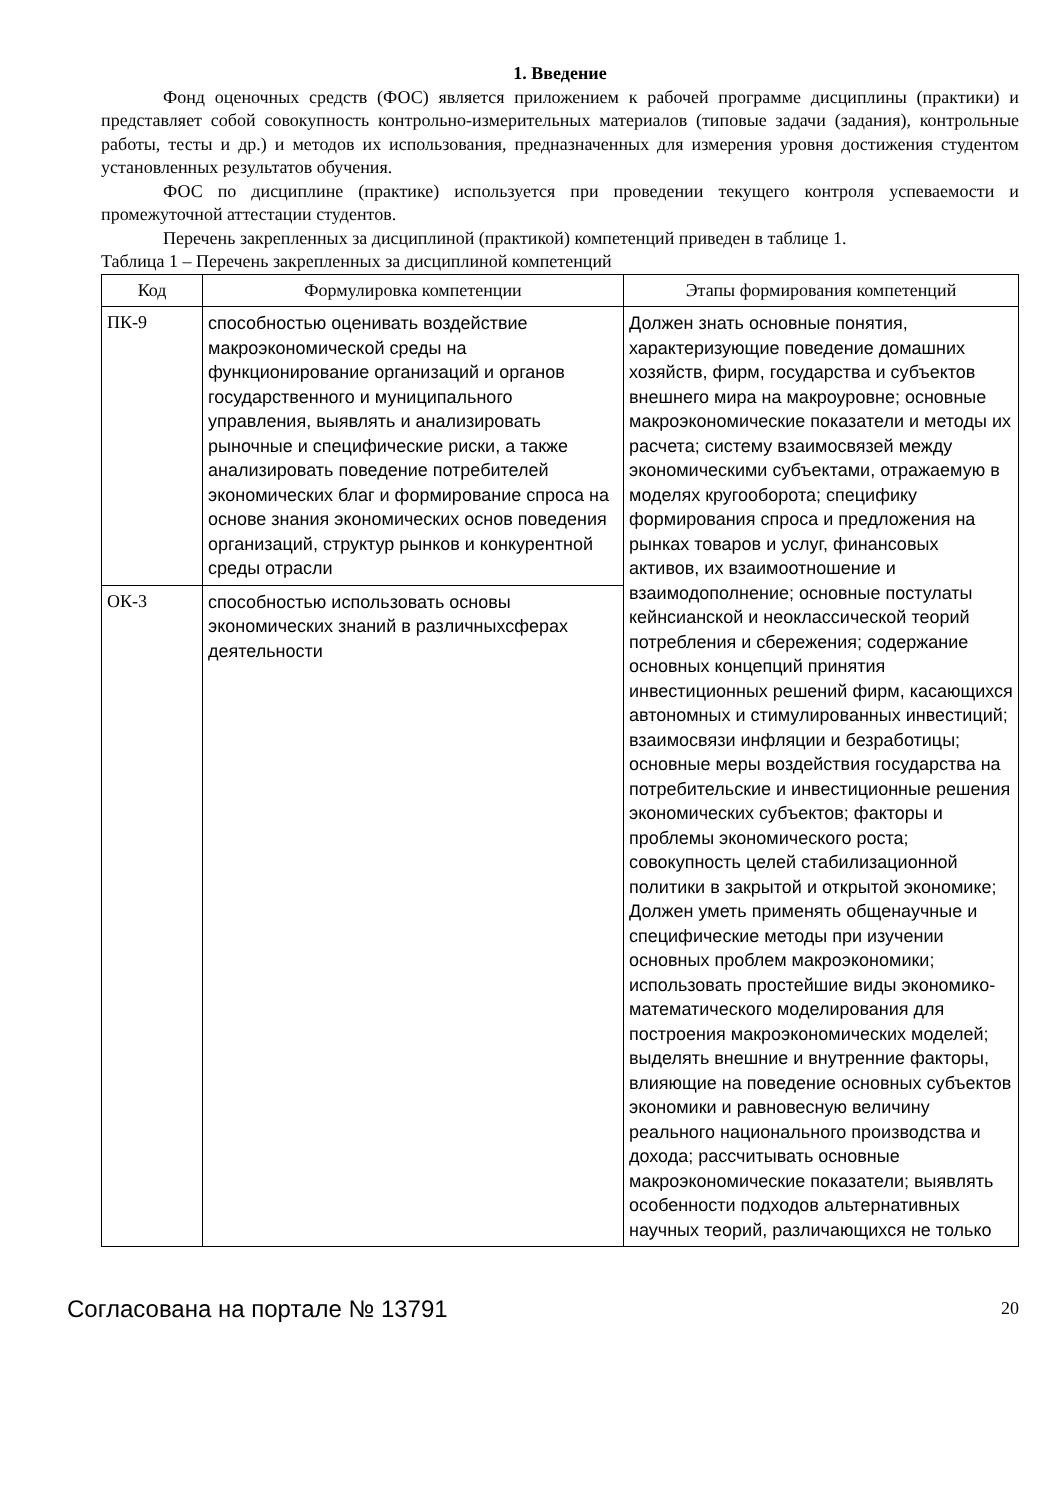1. Введение
Фонд оценочных средств (ФОС) является приложением к рабочей программе дисциплины (практики) и представляет собой совокупность контрольно-измерительных материалов (типовые задачи (задания), контрольные работы, тесты и др.) и методов их использования, предназначенных для измерения уровня достижения студентом установленных результатов обучения.
ФОС по дисциплине (практике) используется при проведении текущего контроля успеваемости и промежуточной аттестации студентов.
Перечень закрепленных за дисциплиной (практикой) компетенций приведен в таблице 1.
Таблица 1 – Перечень закрепленных за дисциплиной компетенций
| Код | Формулировка компетенции | Этапы формирования компетенций |
| --- | --- | --- |
| ПК-9 | способностью оценивать воздействие макроэкономической среды на функционирование организаций и органов государственного и муниципального управления, выявлять и анализировать рыночные и специфические риски, а также анализировать поведение потребителей экономических благ и формирование спроса на основе знания экономических основ поведения организаций, структур рынков и конкурентной среды отрасли | Должен знать основные понятия, характеризующие поведение домашних хозяйств, фирм, государства и субъектов внешнего мира на макроуровне; основные макроэкономические показатели и методы их расчета; систему взаимосвязей между экономическими субъектами, отражаемую в моделях кругооборота; специфику формирования спроса и предложения на рынках товаров и услуг, финансовых активов, их взаимоотношение и взаимодополнение; основные постулаты кейнсианской и неоклассической теорий потребления и сбережения; содержание основных концепций принятия инвестиционных решений фирм, касающихся автономных и стимулированных инвестиций; взаимосвязи инфляции и безработицы; основные меры воздействия государства на потребительские и инвестиционные решения экономических субъектов; факторы и проблемы экономического роста; совокупность целей стабилизационной политики в закрытой и открытой экономике; Должен уметь применять общенаучные и специфические методы при изучении основных проблем макроэкономики; использовать простейшие виды экономико-математического моделирования для построения макроэкономических моделей; выделять внешние и внутренние факторы, влияющие на поведение основных субъектов экономики и равновесную величину реального национального производства и дохода; рассчитывать основные макроэкономические показатели; выявлять особенности подходов альтернативных научных теорий, различающихся не только |
| ОК-3 | способностью использовать основы экономических знаний в различныхсферах деятельности | |
Согласована на портале № 13791 20